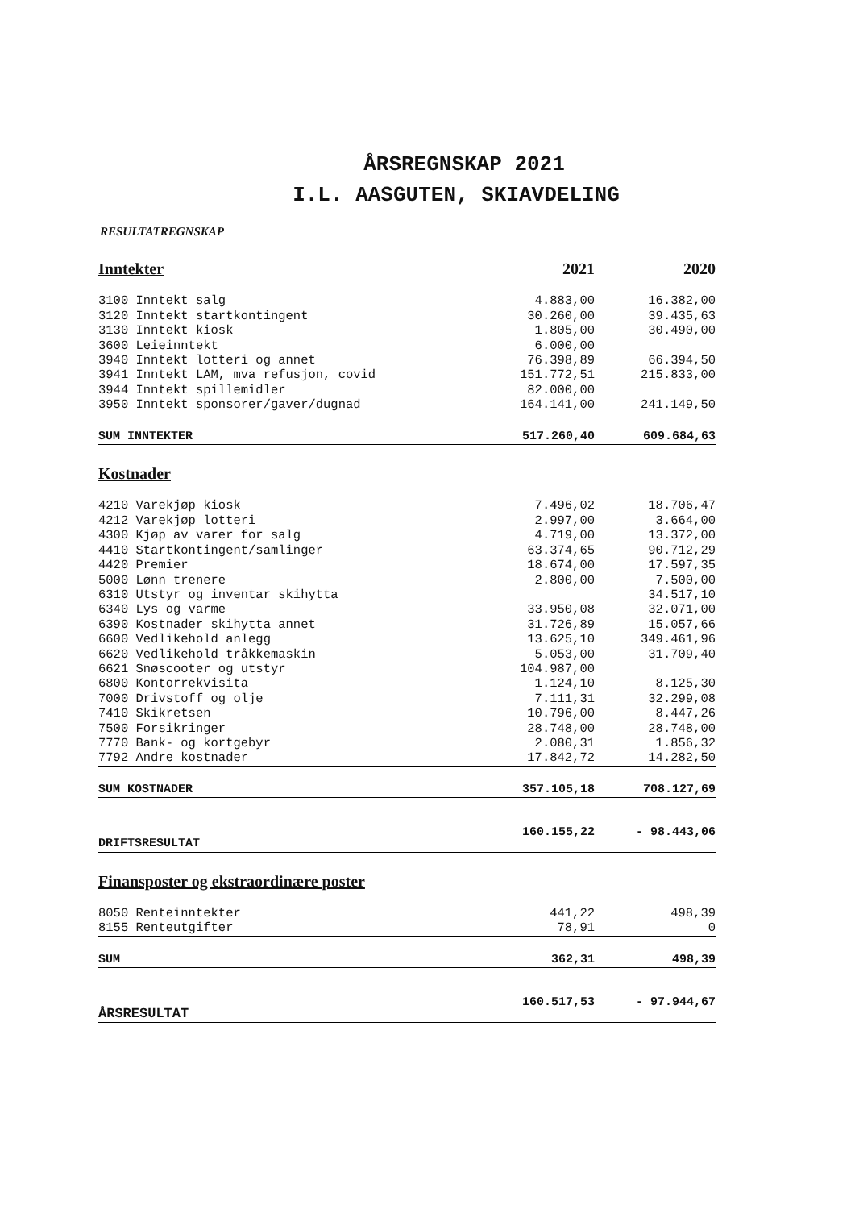ÅRSREGNSKAP 2021
I.L. AASGUTEN, SKIAVDELING
RESULTATREGNSKAP
| Inntekter | 2021 | 2020 |
| 3100 Inntekt salg | 4.883,00 | 16.382,00 |
| 3120 Inntekt startkontingent | 30.260,00 | 39.435,63 |
| 3130 Inntekt kiosk | 1.805,00 | 30.490,00 |
| 3600 Leieinntekt | 6.000,00 | |
| 3940 Inntekt lotteri og annet | 76.398,89 | 66.394,50 |
| 3941 Inntekt LAM, mva refusjon, covid | 151.772,51 | 215.833,00 |
| 3944 Inntekt spillemidler | 82.000,00 | |
| 3950 Inntekt sponsorer/gaver/dugnad | 164.141,00 | 241.149,50 |
| SUM INNTEKTER | 517.260,40 | 609.684,63 |
| Kostnader | | |
| 4210 Varekjøp kiosk | 7.496,02 | 18.706,47 |
| 4212 Varekjøp lotteri | 2.997,00 | 3.664,00 |
| 4300 Kjøp av varer for salg | 4.719,00 | 13.372,00 |
| 4410 Startkontingent/samlinger | 63.374,65 | 90.712,29 |
| 4420 Premier | 18.674,00 | 17.597,35 |
| 5000 Lønn trenere | 2.800,00 | 7.500,00 |
| 6310 Utstyr og inventar skihytta | | 34.517,10 |
| 6340 Lys og varme | 33.950,08 | 32.071,00 |
| 6390 Kostnader skihytta annet | 31.726,89 | 15.057,66 |
| 6600 Vedlikehold anlegg | 13.625,10 | 349.461,96 |
| 6620 Vedlikehold tråkkemaskin | 5.053,00 | 31.709,40 |
| 6621 Snøscooter og utstyr | 104.987,00 | |
| 6800 Kontorrekvisita | 1.124,10 | 8.125,30 |
| 7000 Drivstoff og olje | 7.111,31 | 32.299,08 |
| 7410 Skikretsen | 10.796,00 | 8.447,26 |
| 7500 Forsikringer | 28.748,00 | 28.748,00 |
| 7770 Bank- og kortgebyr | 2.080,31 | 1.856,32 |
| 7792 Andre kostnader | 17.842,72 | 14.282,50 |
| SUM KOSTNADER | 357.105,18 | 708.127,69 |
| DRIFTSRESULTAT | 160.155,22 | - 98.443,06 |
| Finansposter og ekstraordinære poster | | |
| 8050 Renteinntekter | 441,22 | 498,39 |
| 8155 Renteutgifter | 78,91 | 0 |
| SUM | 362,31 | 498,39 |
| ÅRSRESULTAT | 160.517,53 | - 97.944,67 |